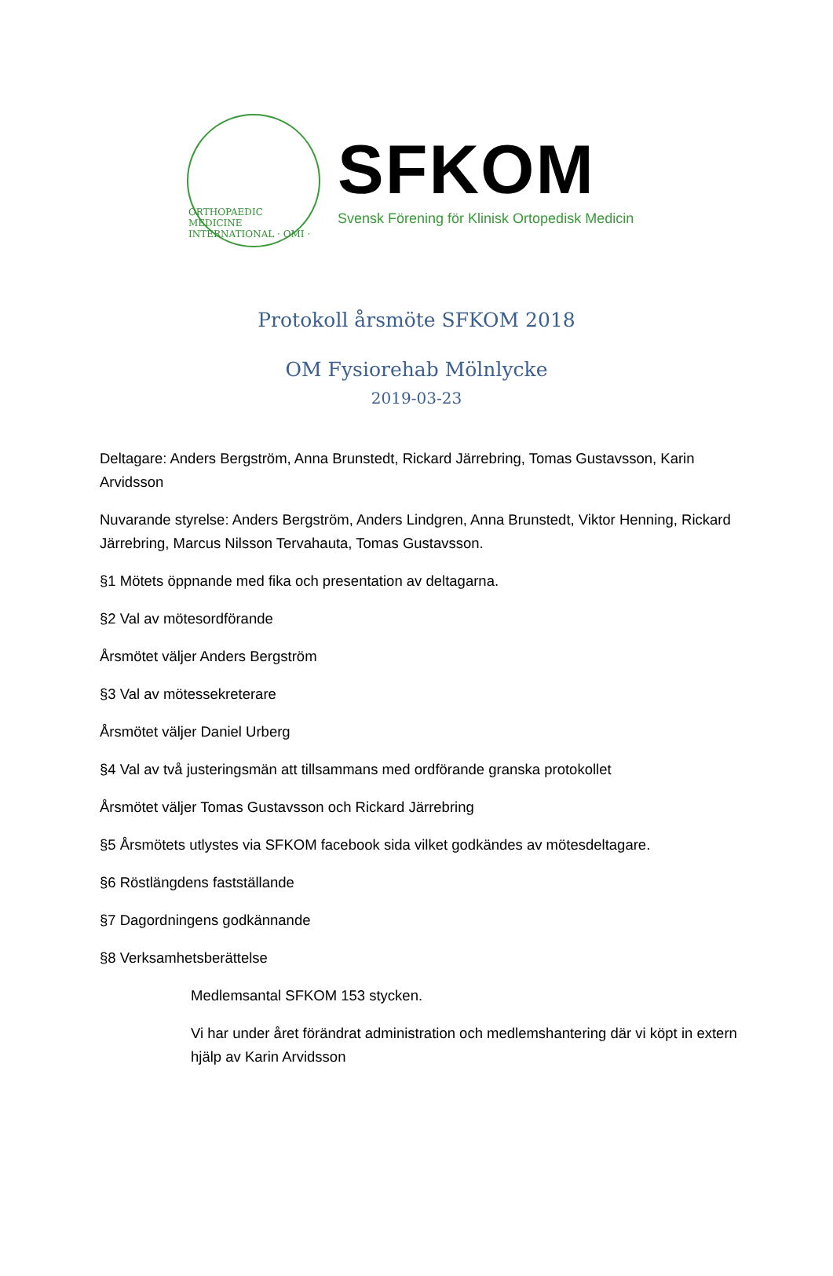ORTHOPAEDIC MEDICINE INTERNATIONAL · OMI ·
SFKOM
Svensk Förening för Klinisk Ortopedisk Medicin
Protokoll årsmöte SFKOM 2018
OM Fysiorehab Mölnlycke
2019-03-23
Deltagare: Anders Bergström, Anna Brunstedt, Rickard Järrebring, Tomas Gustavsson, Karin Arvidsson
Nuvarande styrelse: Anders Bergström, Anders Lindgren, Anna Brunstedt, Viktor Henning, Rickard Järrebring, Marcus Nilsson Tervahauta, Tomas Gustavsson.
§1 Mötets öppnande med fika och presentation av deltagarna.
§2 Val av mötesordförande
Årsmötet väljer Anders Bergström
§3 Val av mötessekreterare
Årsmötet väljer Daniel Urberg
§4 Val av två justeringsmän att tillsammans med ordförande granska protokollet
Årsmötet väljer Tomas Gustavsson och Rickard Järrebring
§5 Årsmötets utlystes via SFKOM facebook sida vilket godkändes av mötesdeltagare.
§6 Röstlängdens fastställande
§7 Dagordningens godkännande
§8 Verksamhetsberättelse
Medlemsantal SFKOM 153 stycken.
Vi har under året förändrat administration och medlemshantering där vi köpt in extern hjälp av Karin Arvidsson